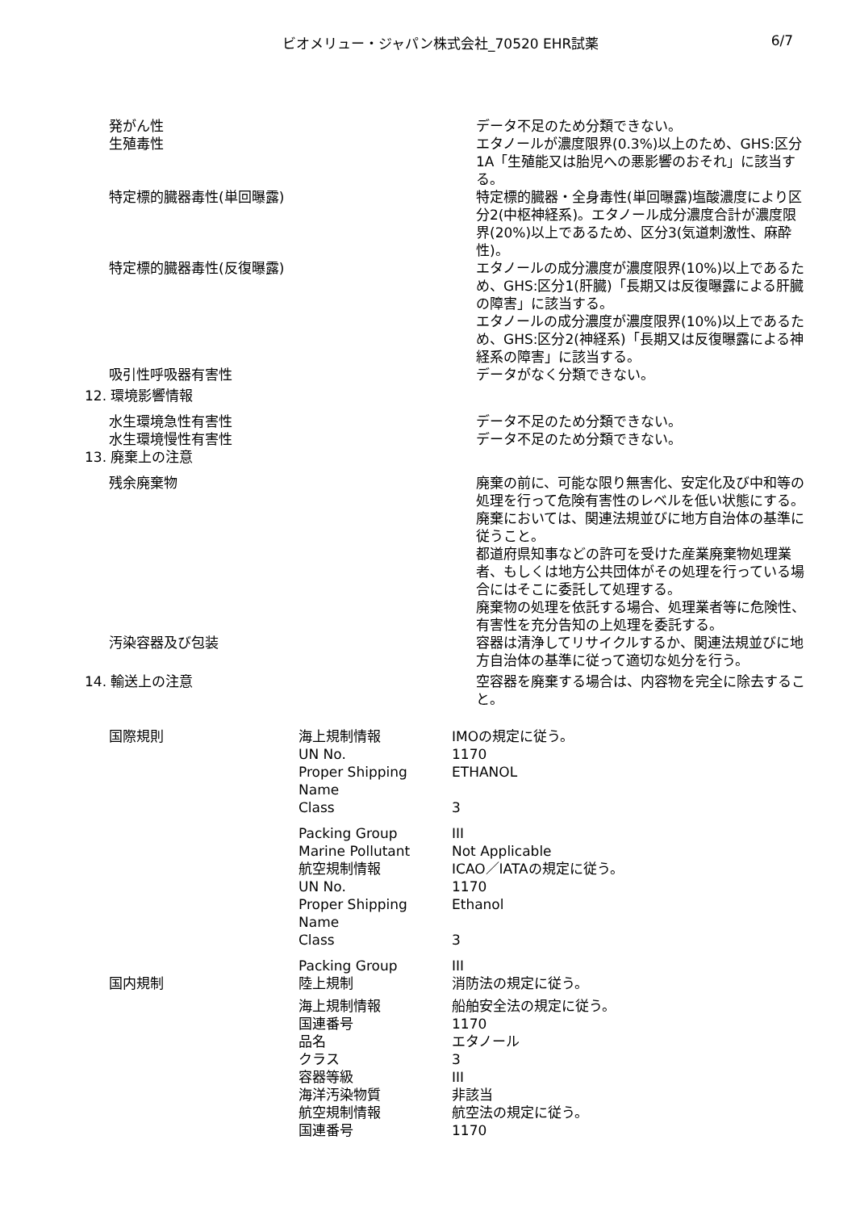ビオメリュー・ジャパン株式会社_70520 EHR試薬 6/7
| 発がん性 | データ不足のため分類できない。 |
| 生殖毒性 | エタノールが濃度限界(0.3%)以上のため、GHS:区分1A「生殖能又は胎児への悪影響のおそれ」に該当する。 |
| 特定標的臓器毒性(単回曝露) | 特定標的臓器・全身毒性(単回曝露)塩酸濃度により区分2(中枢神経系)。エタノール成分濃度合計が濃度限界(20%)以上であるため、区分3(気道刺激性、麻酔性)。 |
| 特定標的臓器毒性(反復曝露) | エタノールの成分濃度が濃度限界(10%)以上であるため、GHS:区分1(肝臓)「長期又は反復曝露による肝臓の障害」に該当する。 エタノールの成分濃度が濃度限界(10%)以上であるため、GHS:区分2(神経系)「長期又は反復曝露による神経系の障害」に該当する。 |
| 吸引性呼吸器有害性 | データがなく分類できない。 |
| 12. 環境影響情報 | |
| 水生環境急性有害性 | データ不足のため分類できない。 |
| 水生環境慢性有害性 | データ不足のため分類できない。 |
| 13. 廃棄上の注意 | |
| 残余廃棄物 | 廃棄の前に、可能な限り無害化、安定化及び中和等の処理を行って危険有害性のレベルを低い状態にする。 廃棄においては、関連法規並びに地方自治体の基準に従うこと。 都道府県知事などの許可を受けた産業廃棄物処理業者、もしくは地方公共団体がその処理を行っている場合にはそこに委託して処理する。 廃棄物の処理を依託する場合、処理業者等に危険性、有害性を充分告知の上処理を委託する。 |
| 汚染容器及び包装 | 容器は清浄してリサイクルするか、関連法規並びに地方自治体の基準に従って適切な処分を行う。 |
| 14. 輸送上の注意 | 空容器を廃棄する場合は、内容物を完全に除去すること。 |
| 国際規則 | 海上規制情報 | IMOの規定に従う。 |
| | UN No. | 1170 |
| | Proper Shipping Name | ETHANOL |
| | Class | 3 |
| | Packing Group | III |
| | Marine Pollutant | Not Applicable |
| | 航空規制情報 | ICAO／IATAの規定に従う。 |
| | UN No. | 1170 |
| | Proper Shipping Name | Ethanol |
| | Class | 3 |
| | Packing Group | III |
| 国内規制 | 陸上規制 | 消防法の規定に従う。 |
| | 海上規制情報 | 船舶安全法の規定に従う。 |
| | 国連番号 | 1170 |
| | 品名 | エタノール |
| | クラス | 3 |
| | 容器等級 | III |
| | 海洋汚染物質 | 非該当 |
| | 航空規制情報 | 航空法の規定に従う。 |
| | 国連番号 | 1170 |